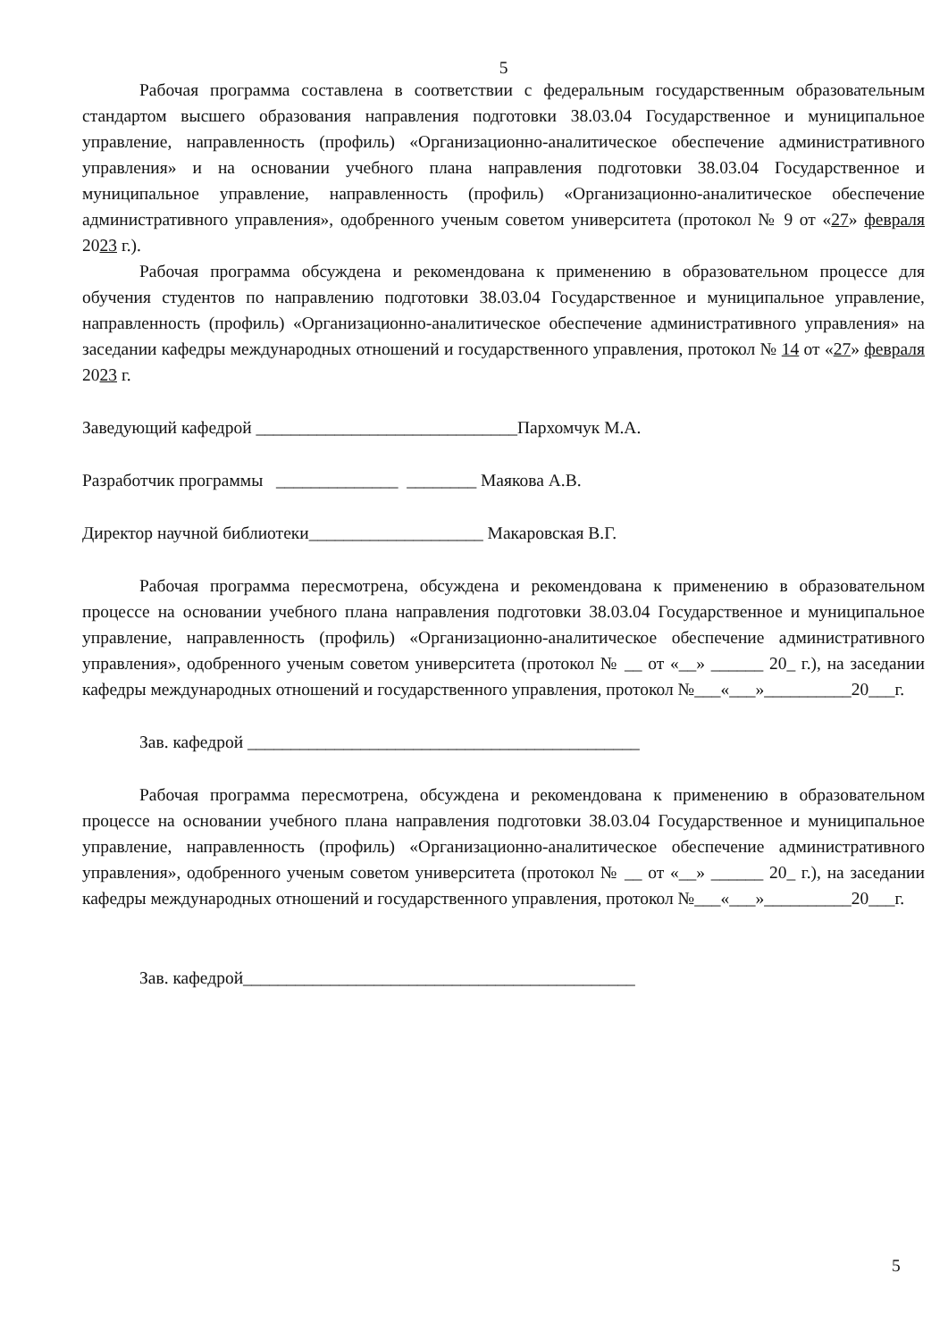5
Рабочая программа составлена в соответствии с федеральным государственным образовательным стандартом высшего образования направления подготовки 38.03.04 Государственное и муниципальное управление, направленность (профиль) «Организационно-аналитическое обеспечение административного управления» и на основании учебного плана направления подготовки 38.03.04 Государственное и муниципальное управление, направленность (профиль) «Организационно-аналитическое обеспечение административного управления», одобренного ученым советом университета (протокол № 9 от «27» февраля 2023 г.).
Рабочая программа обсуждена и рекомендована к применению в образовательном процессе для обучения студентов по направлению подготовки 38.03.04 Государственное и муниципальное управление, направленность (профиль) «Организационно-аналитическое обеспечение административного управления» на заседании кафедры международных отношений и государственного управления, протокол № 14 от «27» февраля 2023 г.
Заведующий кафедрой ______________________________Пархомчук М.А.
Разработчик программы ______________ ________ Маякова А.В.
Директор научной библиотеки____________________ Макаровская В.Г.
Рабочая программа пересмотрена, обсуждена и рекомендована к применению в образовательном процессе на основании учебного плана направления подготовки 38.03.04 Государственное и муниципальное управление, направленность (профиль) «Организационно-аналитическое обеспечение административного управления», одобренного ученым советом университета (протокол № __ от «__» ______ 20_ г.), на заседании кафедры международных отношений и государственного управления, протокол №___«___»__________20___г.
Зав. кафедрой _____________________________________________
Рабочая программа пересмотрена, обсуждена и рекомендована к применению в образовательном процессе на основании учебного плана направления подготовки 38.03.04 Государственное и муниципальное управление, направленность (профиль) «Организационно-аналитическое обеспечение административного управления», одобренного ученым советом университета (протокол № __ от «__» ______ 20_ г.), на заседании кафедры международных отношений и государственного управления, протокол №___«___»__________20___г.
Зав. кафедрой_____________________________________________
5